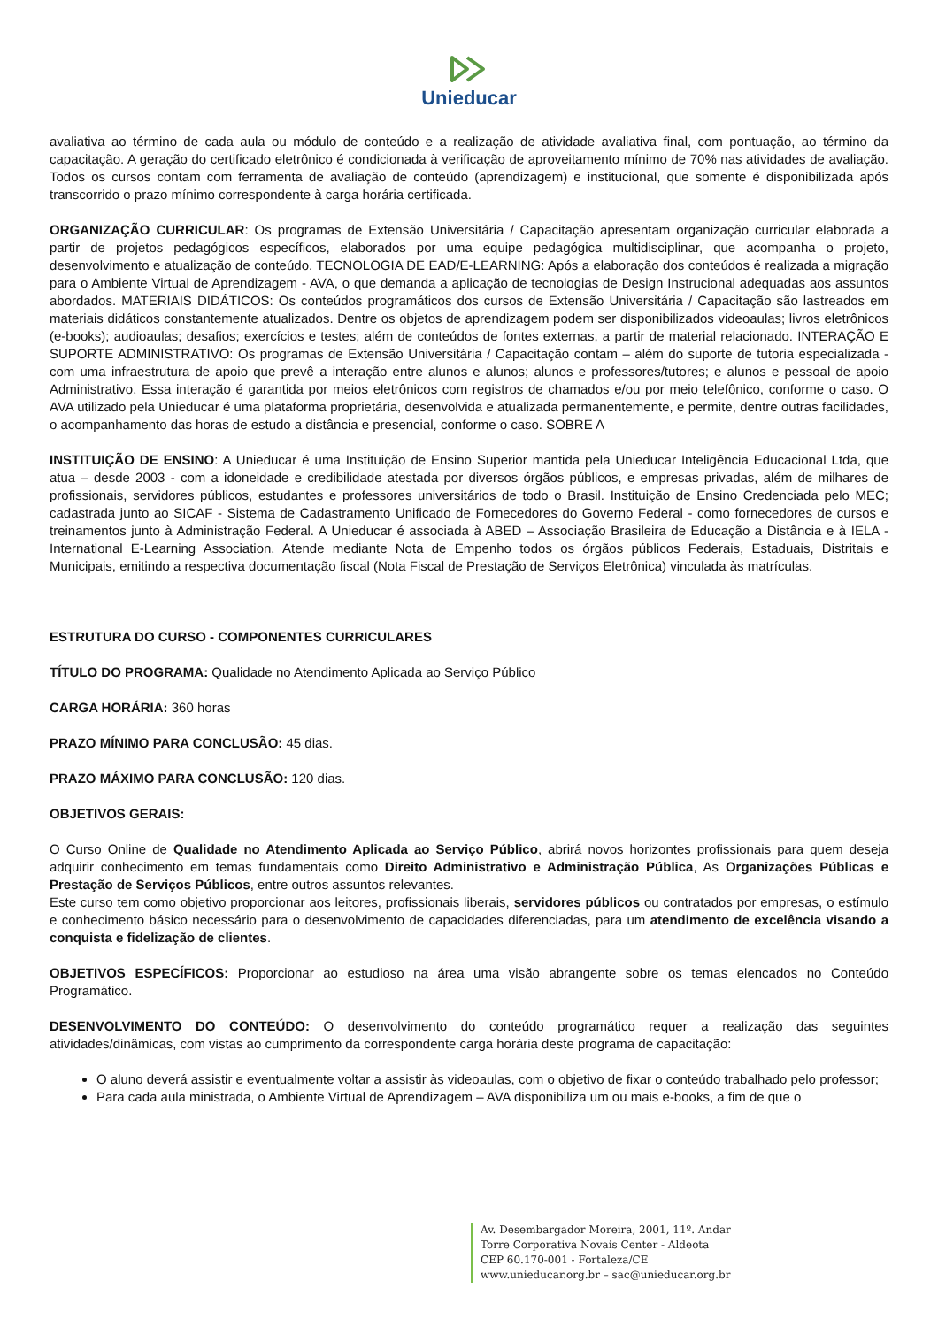Unieducar
avaliativa ao término de cada aula ou módulo de conteúdo e a realização de atividade avaliativa final, com pontuação, ao término da capacitação. A geração do certificado eletrônico é condicionada à verificação de aproveitamento mínimo de 70% nas atividades de avaliação. Todos os cursos contam com ferramenta de avaliação de conteúdo (aprendizagem) e institucional, que somente é disponibilizada após transcorrido o prazo mínimo correspondente à carga horária certificada.
ORGANIZAÇÃO CURRICULAR: Os programas de Extensão Universitária / Capacitação apresentam organização curricular elaborada a partir de projetos pedagógicos específicos, elaborados por uma equipe pedagógica multidisciplinar, que acompanha o projeto, desenvolvimento e atualização de conteúdo. TECNOLOGIA DE EAD/E-LEARNING: Após a elaboração dos conteúdos é realizada a migração para o Ambiente Virtual de Aprendizagem - AVA, o que demanda a aplicação de tecnologias de Design Instrucional adequadas aos assuntos abordados. MATERIAIS DIDÁTICOS: Os conteúdos programáticos dos cursos de Extensão Universitária / Capacitação são lastreados em materiais didáticos constantemente atualizados. Dentre os objetos de aprendizagem podem ser disponibilizados videoaulas; livros eletrônicos (e-books); audioaulas; desafios; exercícios e testes; além de conteúdos de fontes externas, a partir de material relacionado. INTERAÇÃO E SUPORTE ADMINISTRATIVO: Os programas de Extensão Universitária / Capacitação contam – além do suporte de tutoria especializada - com uma infraestrutura de apoio que prevê a interação entre alunos e alunos; alunos e professores/tutores; e alunos e pessoal de apoio Administrativo. Essa interação é garantida por meios eletrônicos com registros de chamados e/ou por meio telefônico, conforme o caso. O AVA utilizado pela Unieducar é uma plataforma proprietária, desenvolvida e atualizada permanentemente, e permite, dentre outras facilidades, o acompanhamento das horas de estudo a distância e presencial, conforme o caso. SOBRE A
INSTITUIÇÃO DE ENSINO: A Unieducar é uma Instituição de Ensino Superior mantida pela Unieducar Inteligência Educacional Ltda, que atua – desde 2003 - com a idoneidade e credibilidade atestada por diversos órgãos públicos, e empresas privadas, além de milhares de profissionais, servidores públicos, estudantes e professores universitários de todo o Brasil. Instituição de Ensino Credenciada pelo MEC; cadastrada junto ao SICAF - Sistema de Cadastramento Unificado de Fornecedores do Governo Federal - como fornecedores de cursos e treinamentos junto à Administração Federal. A Unieducar é associada à ABED – Associação Brasileira de Educação a Distância e à IELA - International E-Learning Association. Atende mediante Nota de Empenho todos os órgãos públicos Federais, Estaduais, Distritais e Municipais, emitindo a respectiva documentação fiscal (Nota Fiscal de Prestação de Serviços Eletrônica) vinculada às matrículas.
ESTRUTURA DO CURSO - COMPONENTES CURRICULARES
TÍTULO DO PROGRAMA: Qualidade no Atendimento Aplicada ao Serviço Público
CARGA HORÁRIA: 360 horas
PRAZO MÍNIMO PARA CONCLUSÃO: 45 dias.
PRAZO MÁXIMO PARA CONCLUSÃO: 120 dias.
OBJETIVOS GERAIS:
O Curso Online de Qualidade no Atendimento Aplicada ao Serviço Público, abrirá novos horizontes profissionais para quem deseja adquirir conhecimento em temas fundamentais como Direito Administrativo e Administração Pública, As Organizações Públicas e Prestação de Serviços Públicos, entre outros assuntos relevantes.
Este curso tem como objetivo proporcionar aos leitores, profissionais liberais, servidores públicos ou contratados por empresas, o estímulo e conhecimento básico necessário para o desenvolvimento de capacidades diferenciadas, para um atendimento de excelência visando a conquista e fidelização de clientes.
OBJETIVOS ESPECÍFICOS: Proporcionar ao estudioso na área uma visão abrangente sobre os temas elencados no Conteúdo Programático.
DESENVOLVIMENTO DO CONTEÚDO: O desenvolvimento do conteúdo programático requer a realização das seguintes atividades/dinâmicas, com vistas ao cumprimento da correspondente carga horária deste programa de capacitação:
O aluno deverá assistir e eventualmente voltar a assistir às videoaulas, com o objetivo de fixar o conteúdo trabalhado pelo professor;
Para cada aula ministrada, o Ambiente Virtual de Aprendizagem – AVA disponibiliza um ou mais e-books, a fim de que o
Av. Desembargador Moreira, 2001, 11º. Andar
Torre Corporativa Novais Center - Aldeota
CEP 60.170-001 - Fortaleza/CE
www.unieducar.org.br – sac@unieducar.org.br